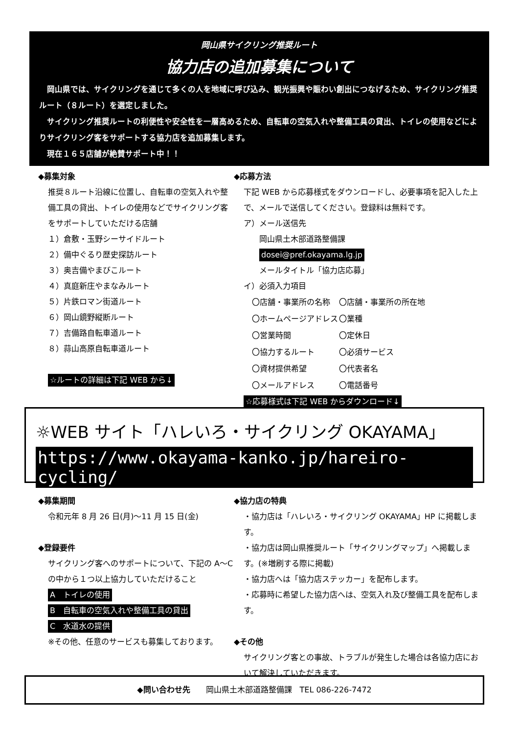岡山県サイクリング推奨ルート
協力店の追加募集について
　岡山県では、サイクリングを通じて多くの人を地域に呼び込み、観光振興や賑わい創出につなげるため、サイクリング推奨ルート（８ルート）を選定しました。
　サイクリング推奨ルートの利便性や安全性を一層高めるため、自転車の空気入れや整備工具の貸出、トイレの使用などによりサイクリング客をサポートする協力店を追加募集します。
　現在１６５店舗が絶賛サポート中！！
◆募集対象
推奨８ルート沿線に位置し、自転車の空気入れや整備工具の貸出、トイレの使用などでサイクリング客をサポートしていただける店舗
１）倉敷・玉野シーサイドルート
２）備中ぐるり歴史探訪ルート
３）奥吉備やまびこルート
４）真庭新庄やまなみルート
５）片鉄ロマン街道ルート
６）岡山鏡野縦断ルート
７）吉備路自転車道ルート
８）蒜山高原自転車道ルート
☆ルートの詳細は下記 WEB から↓
◆応募方法
下記 WEB から応募様式をダウンロードし、必要事項を記入した上で、メールで送信してください。登録料は無料です。
ア）メール送信先
　　岡山県土木部道路整備課
　　dosei@pref.okayama.lg.jp
　　メールタイトル「協力店応募」
イ）必須入力項目
| 〇店舗・事業所の名称 | 〇店舗・事業所の所在地 |
| 〇ホームページアドレス | 〇業種 |
| 〇営業時間 | 〇定休日 |
| 〇協力するルート | 〇必須サービス |
| 〇資材提供希望 | 〇代表者名 |
| 〇メールアドレス | 〇電話番号 |
☆応募様式は下記 WEB からダウンロード↓
☼WEB サイト「ハレいろ・サイクリング OKAYAMA」
https://www.okayama-kanko.jp/hareiro-cycling/
◆募集期間
令和元年 8 月 26 日(月)～11 月 15 日(金)
◆登録要件
サイクリング客へのサポートについて、下記の A～C の中から１つ以上協力していただけること
A　トイレの使用
B　自転車の空気入れや整備工具の貸出
C　水道水の提供
※その他、任意のサービスも募集しております。
◆協力店の特典
・協力店は「ハレいろ・サイクリング OKAYAMA」HP に掲載します。
・協力店は岡山県推奨ルート「サイクリングマップ」へ掲載します。(※増刷する際に掲載)
・協力店へは「協力店ステッカー」を配布します。
・応募時に希望した協力店へは、空気入れ及び整備工具を配布します。
◆その他
サイクリング客との事故、トラブルが発生した場合は各協力店において解決していただきます。
◆問い合わせ先　　岡山県土木部道路整備課　TEL 086-226-7472